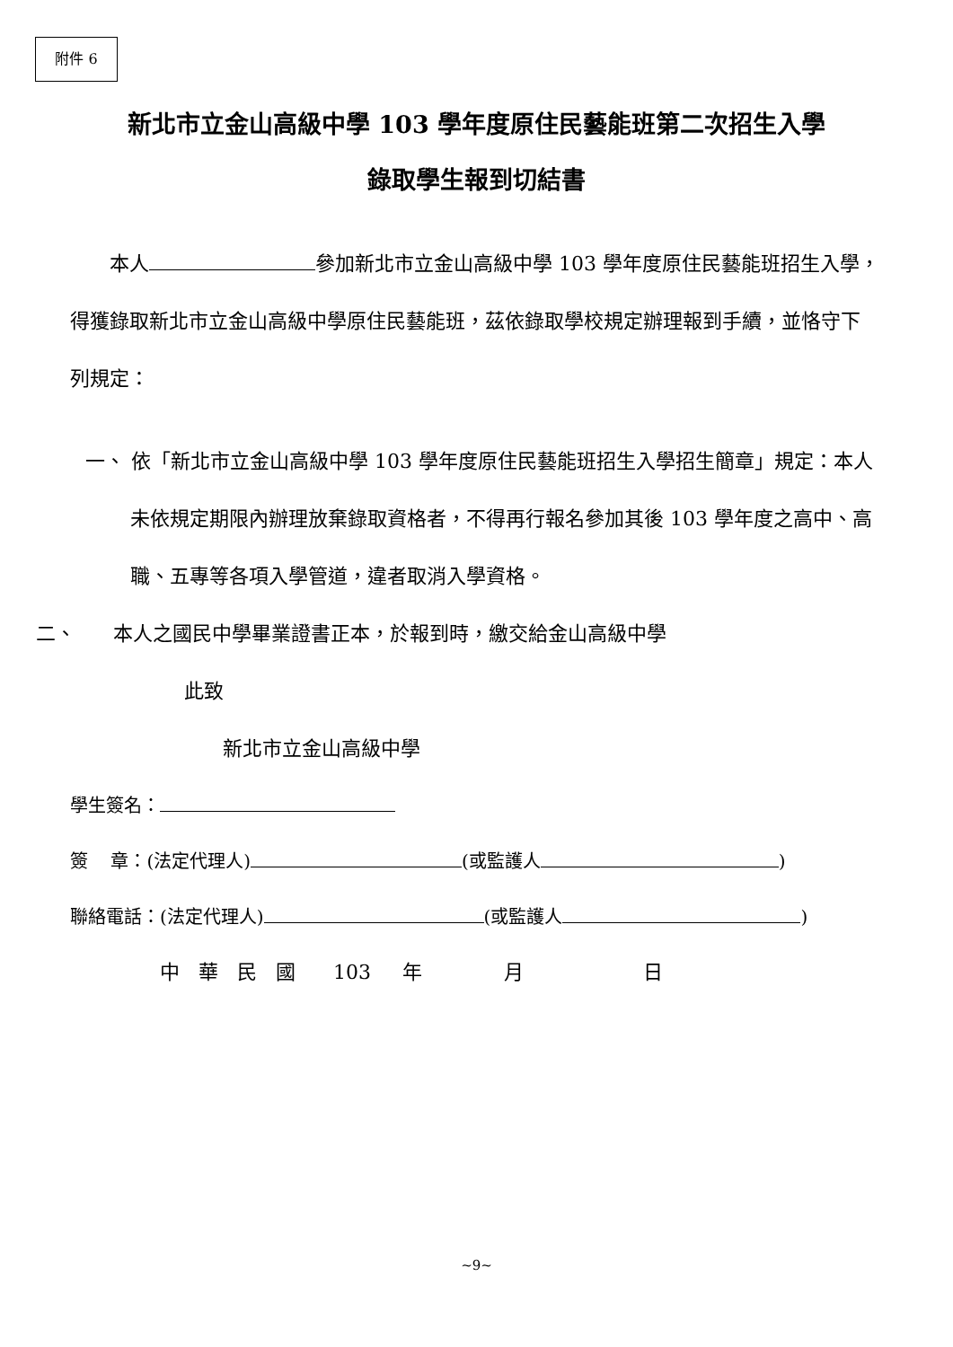附件 6
新北市立金山高級中學 103 學年度原住民藝能班第二次招生入學
錄取學生報到切結書
本人 參加新北市立金山高級中學 103 學年度原住民藝能班招生入學，得獲錄取新北市立金山高級中學原住民藝能班，茲依錄取學校規定辦理報到手續，並恪守下列規定：
一、 依「新北市立金山高級中學 103 學年度原住民藝能班招生入學招生簡章」規定：本人未依規定期限內辦理放棄錄取資格者，不得再行報名參加其後 103 學年度之高中、高職、五專等各項入學管道，違者取消入學資格。
二、 本人之國民中學畢業證書正本，於報到時，繳交給金山高級中學
此致
新北市立金山高級中學
學生簽名：
簽 章：(法定代理人) (或監護人 )
聯絡電話：(法定代理人) (或監護人 )
中 華 民 國 103 年 月 日
~9~